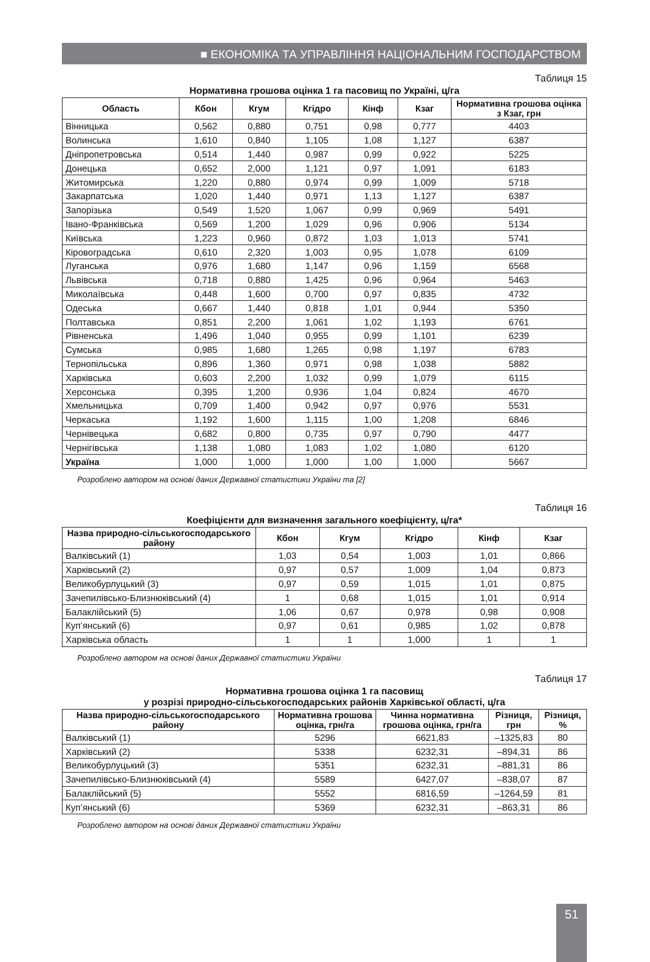■ ЕКОНОМІКА ТА УПРАВЛІННЯ НАЦІОНАЛЬНИМ ГОСПОДАРСТВОМ
Таблиця 15
Нормативна грошова оцінка 1 га пасовищ по Україні, ц/га
| Область | Кбон | Кгум | Кгідро | Кінф | Кзаг | Нормативна грошова оцінка з Кзаг, грн |
| --- | --- | --- | --- | --- | --- | --- |
| Вінницька | 0,562 | 0,880 | 0,751 | 0,98 | 0,777 | 4403 |
| Волинська | 1,610 | 0,840 | 1,105 | 1,08 | 1,127 | 6387 |
| Дніпропетровська | 0,514 | 1,440 | 0,987 | 0,99 | 0,922 | 5225 |
| Донецька | 0,652 | 2,000 | 1,121 | 0,97 | 1,091 | 6183 |
| Житомирська | 1,220 | 0,880 | 0,974 | 0,99 | 1,009 | 5718 |
| Закарпатська | 1,020 | 1,440 | 0,971 | 1,13 | 1,127 | 6387 |
| Запорізька | 0,549 | 1,520 | 1,067 | 0,99 | 0,969 | 5491 |
| Івано-Франківська | 0,569 | 1,200 | 1,029 | 0,96 | 0,906 | 5134 |
| Київська | 1,223 | 0,960 | 0,872 | 1,03 | 1,013 | 5741 |
| Кіровоградська | 0,610 | 2,320 | 1,003 | 0,95 | 1,078 | 6109 |
| Луганська | 0,976 | 1,680 | 1,147 | 0,96 | 1,159 | 6568 |
| Львівська | 0,718 | 0,880 | 1,425 | 0,96 | 0,964 | 5463 |
| Миколаївська | 0,448 | 1,600 | 0,700 | 0,97 | 0,835 | 4732 |
| Одеська | 0,667 | 1,440 | 0,818 | 1,01 | 0,944 | 5350 |
| Полтавська | 0,851 | 2,200 | 1,061 | 1,02 | 1,193 | 6761 |
| Рівненська | 1,496 | 1,040 | 0,955 | 0,99 | 1,101 | 6239 |
| Сумська | 0,985 | 1,680 | 1,265 | 0,98 | 1,197 | 6783 |
| Тернопільська | 0,896 | 1,360 | 0,971 | 0,98 | 1,038 | 5882 |
| Харківська | 0,603 | 2,200 | 1,032 | 0,99 | 1,079 | 6115 |
| Херсонська | 0,395 | 1,200 | 0,936 | 1,04 | 0,824 | 4670 |
| Хмельницька | 0,709 | 1,400 | 0,942 | 0,97 | 0,976 | 5531 |
| Черкаська | 1,192 | 1,600 | 1,115 | 1,00 | 1,208 | 6846 |
| Чернівецька | 0,682 | 0,800 | 0,735 | 0,97 | 0,790 | 4477 |
| Чернігівська | 1,138 | 1,080 | 1,083 | 1,02 | 1,080 | 6120 |
| Україна | 1,000 | 1,000 | 1,000 | 1,00 | 1,000 | 5667 |
Розроблено автором на основі даних Державної статистики України та [2]
Таблиця 16
Коефіцієнти для визначення загального коефіцієнту, ц/га*
| Назва природно-сільськогосподарського району | Кбон | Кгум | Кгідро | Кінф | Кзаг |
| --- | --- | --- | --- | --- | --- |
| Валківський (1) | 1,03 | 0,54 | 1,003 | 1,01 | 0,866 |
| Харківський (2) | 0,97 | 0,57 | 1,009 | 1,04 | 0,873 |
| Великобурлуцький (3) | 0,97 | 0,59 | 1,015 | 1,01 | 0,875 |
| Зачепилівсько-Близнюківський (4) | 1 | 0,68 | 1,015 | 1,01 | 0,914 |
| Балаклійський (5) | 1,06 | 0,67 | 0,978 | 0,98 | 0,908 |
| Куп’янський (6) | 0,97 | 0,61 | 0,985 | 1,02 | 0,878 |
| Харківська область | 1 | 1 | 1,000 | 1 | 1 |
Розроблено автором на основі даних Державної статистики України
Таблиця 17
Нормативна грошова оцінка 1 га пасовищ
у розрізі природно-сільськогосподарських районів Харківської області, ц/га
| Назва природно-сільськогосподарського району | Нормативна грошова оцінка, грн/га | Чинна нормативна грошова оцінка, грн/га | Різниця, грн | Різниця, % |
| --- | --- | --- | --- | --- |
| Валківський (1) | 5296 | 6621,83 | –1325,83 | 80 |
| Харківський (2) | 5338 | 6232,31 | –894,31 | 86 |
| Великобурлуцький (3) | 5351 | 6232,31 | –881,31 | 86 |
| Зачепилівсько-Близнюківський (4) | 5589 | 6427,07 | –838,07 | 87 |
| Балаклійський (5) | 5552 | 6816,59 | –1264,59 | 81 |
| Куп’янський (6) | 5369 | 6232,31 | –863,31 | 86 |
Розроблено автором на основі даних Державної статистики України
51